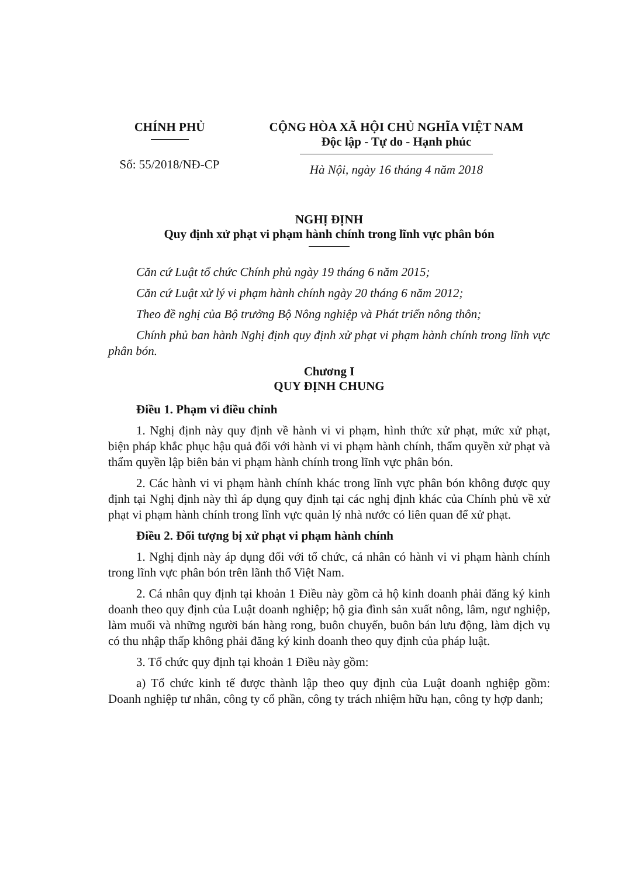CHÍNH PHỦ
Số: 55/2018/NĐ-CP
CỘNG HÒA XÃ HỘI CHỦ NGHĨA VIỆT NAM
Độc lập - Tự do - Hạnh phúc
Hà Nội, ngày 16 tháng 4 năm 2018
NGHỊ ĐỊNH
Quy định xử phạt vi phạm hành chính trong lĩnh vực phân bón
Căn cứ Luật tổ chức Chính phủ ngày 19 tháng 6 năm 2015;
Căn cứ Luật xử lý vi phạm hành chính ngày 20 tháng 6 năm 2012;
Theo đề nghị của Bộ trưởng Bộ Nông nghiệp và Phát triển nông thôn;
Chính phủ ban hành Nghị định quy định xử phạt vi phạm hành chính trong lĩnh vực phân bón.
Chương I
QUY ĐỊNH CHUNG
Điều 1. Phạm vi điều chỉnh
1. Nghị định này quy định về hành vi vi phạm, hình thức xử phạt, mức xử phạt, biện pháp khắc phục hậu quả đối với hành vi vi phạm hành chính, thẩm quyền xử phạt và thẩm quyền lập biên bản vi phạm hành chính trong lĩnh vực phân bón.
2. Các hành vi vi phạm hành chính khác trong lĩnh vực phân bón không được quy định tại Nghị định này thì áp dụng quy định tại các nghị định khác của Chính phủ về xử phạt vi phạm hành chính trong lĩnh vực quản lý nhà nước có liên quan để xử phạt.
Điều 2. Đối tượng bị xử phạt vi phạm hành chính
1. Nghị định này áp dụng đối với tổ chức, cá nhân có hành vi vi phạm hành chính trong lĩnh vực phân bón trên lãnh thổ Việt Nam.
2. Cá nhân quy định tại khoản 1 Điều này gồm cả hộ kinh doanh phải đăng ký kinh doanh theo quy định của Luật doanh nghiệp; hộ gia đình sản xuất nông, lâm, ngư nghiệp, làm muối và những người bán hàng rong, buôn chuyến, buôn bán lưu động, làm dịch vụ có thu nhập thấp không phải đăng ký kinh doanh theo quy định của pháp luật.
3. Tổ chức quy định tại khoản 1 Điều này gồm:
a) Tổ chức kinh tế được thành lập theo quy định của Luật doanh nghiệp gồm: Doanh nghiệp tư nhân, công ty cổ phần, công ty trách nhiệm hữu hạn, công ty hợp danh;